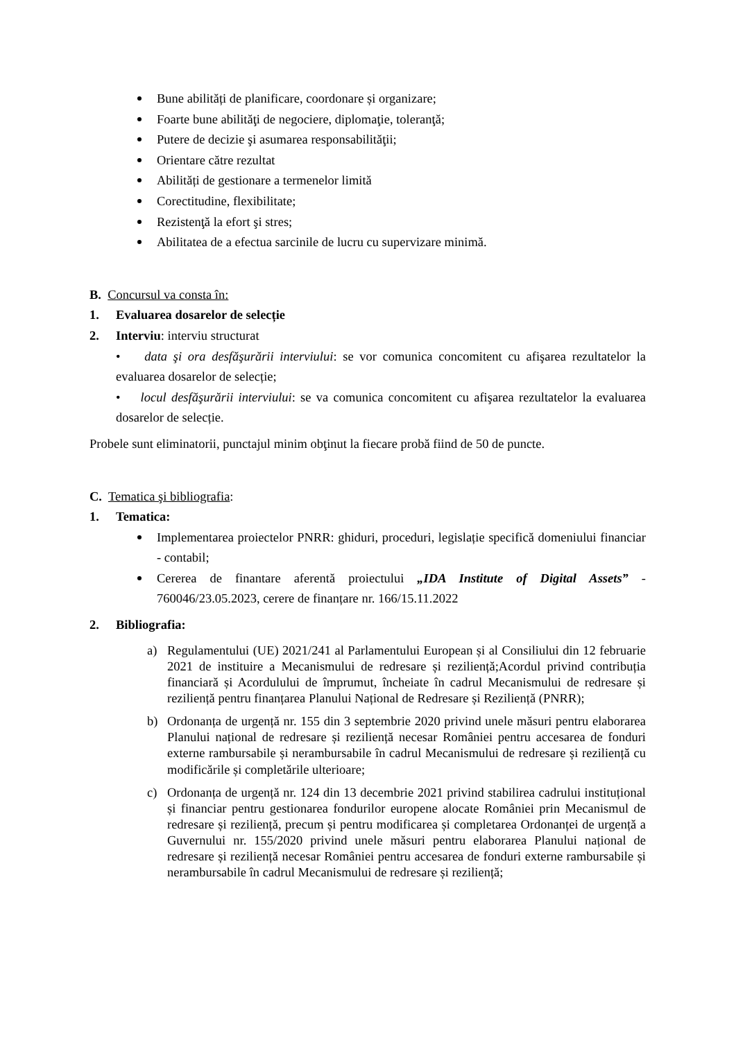Bune abilități de planificare, coordonare și organizare;
Foarte bune abilităţi de negociere, diplomaţie, toleranţă;
Putere de decizie şi asumarea responsabilităţii;
Orientare către rezultat
Abilități de gestionare a termenelor limită
Corectitudine, flexibilitate;
Rezistenţă la efort şi stres;
Abilitatea de a efectua sarcinile de lucru cu supervizare minimă.
B. Concursul va consta în:
1. Evaluarea dosarelor de selecție
2. Interviu: interviu structurat
• data şi ora desfăşurării interviului: se vor comunica concomitent cu afişarea rezultatelor la evaluarea dosarelor de selecție;
• locul desfăşurării interviului: se va comunica concomitent cu afişarea rezultatelor la evaluarea dosarelor de selecție.
Probele sunt eliminatorii, punctajul minim obţinut la fiecare probă fiind de 50 de puncte.
C. Tematica şi bibliografia:
1. Tematica:
Implementarea proiectelor PNRR: ghiduri, proceduri, legislație specifică domeniului financiar - contabil;
Cererea de finantare aferentă proiectului „IDA Institute of Digital Assets” - 760046/23.05.2023, cerere de finanțare nr. 166/15.11.2022
2. Bibliografia:
a) Regulamentului (UE) 2021/241 al Parlamentului European și al Consiliului din 12 februarie 2021 de instituire a Mecanismului de redresare și reziliență;Acordul privind contribuția financiară și Acordulului de împrumut, încheiate în cadrul Mecanismului de redresare și reziliență pentru finanțarea Planului Național de Redresare și Reziliență (PNRR);
b) Ordonanța de urgență nr. 155 din 3 septembrie 2020 privind unele măsuri pentru elaborarea Planului național de redresare și reziliență necesar României pentru accesarea de fonduri externe rambursabile și nerambursabile în cadrul Mecanismului de redresare și reziliență cu modificările și completările ulterioare;
c) Ordonanța de urgență nr. 124 din 13 decembrie 2021 privind stabilirea cadrului instituțional și financiar pentru gestionarea fondurilor europene alocate României prin Mecanismul de redresare și reziliență, precum și pentru modificarea și completarea Ordonanței de urgență a Guvernului nr. 155/2020 privind unele măsuri pentru elaborarea Planului național de redresare și reziliență necesar României pentru accesarea de fonduri externe rambursabile și nerambursabile în cadrul Mecanismului de redresare și reziliență;